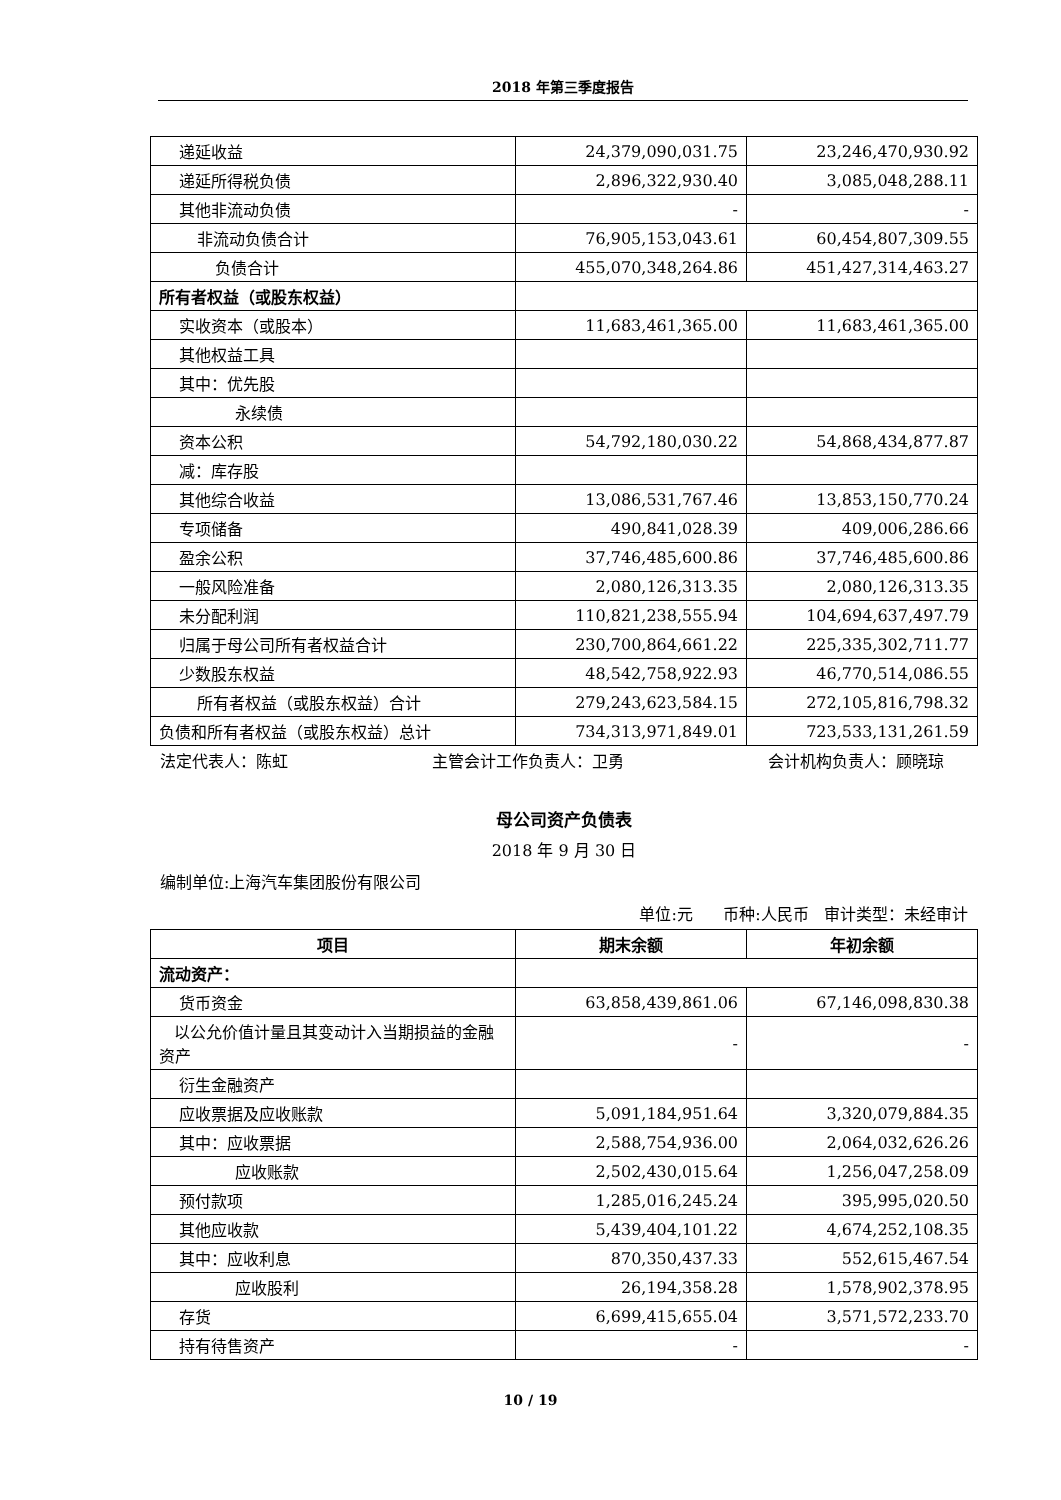2018 年第三季度报告
| 递延收益 | 24,379,090,031.75 | 23,246,470,930.92 |
| 递延所得税负债 | 2,896,322,930.40 | 3,085,048,288.11 |
| 其他非流动负债 | - | - |
| 非流动负债合计 | 76,905,153,043.61 | 60,454,807,309.55 |
| 负债合计 | 455,070,348,264.86 | 451,427,314,463.27 |
| 所有者权益（或股东权益） | | |
| 实收资本（或股本） | 11,683,461,365.00 | 11,683,461,365.00 |
| 其他权益工具 | | |
| 其中：优先股 | | |
| 永续债 | | |
| 资本公积 | 54,792,180,030.22 | 54,868,434,877.87 |
| 减：库存股 | | |
| 其他综合收益 | 13,086,531,767.46 | 13,853,150,770.24 |
| 专项储备 | 490,841,028.39 | 409,006,286.66 |
| 盈余公积 | 37,746,485,600.86 | 37,746,485,600.86 |
| 一般风险准备 | 2,080,126,313.35 | 2,080,126,313.35 |
| 未分配利润 | 110,821,238,555.94 | 104,694,637,497.79 |
| 归属于母公司所有者权益合计 | 230,700,864,661.22 | 225,335,302,711.77 |
| 少数股东权益 | 48,542,758,922.93 | 46,770,514,086.55 |
| 所有者权益（或股东权益）合计 | 279,243,623,584.15 | 272,105,816,798.32 |
| 负债和所有者权益（或股东权益）总计 | 734,313,971,849.01 | 723,533,131,261.59 |
法定代表人：陈虹 主管会计工作负责人：卫勇 会计机构负责人：顾晓琼
母公司资产负债表
2018 年 9 月 30 日
编制单位:上海汽车集团股份有限公司
单位:元 币种:人民币 审计类型：未经审计
| 项目 | 期末余额 | 年初余额 |
| --- | --- | --- |
| 流动资产： | | |
| 货币资金 | 63,858,439,861.06 | 67,146,098,830.38 |
| 以公允价值计量且其变动计入当期损益的金融资产 | - | - |
| 衍生金融资产 | | |
| 应收票据及应收账款 | 5,091,184,951.64 | 3,320,079,884.35 |
| 其中：应收票据 | 2,588,754,936.00 | 2,064,032,626.26 |
| 应收账款 | 2,502,430,015.64 | 1,256,047,258.09 |
| 预付款项 | 1,285,016,245.24 | 395,995,020.50 |
| 其他应收款 | 5,439,404,101.22 | 4,674,252,108.35 |
| 其中：应收利息 | 870,350,437.33 | 552,615,467.54 |
| 应收股利 | 26,194,358.28 | 1,578,902,378.95 |
| 存货 | 6,699,415,655.04 | 3,571,572,233.70 |
| 持有待售资产 | - | - |
10 / 19